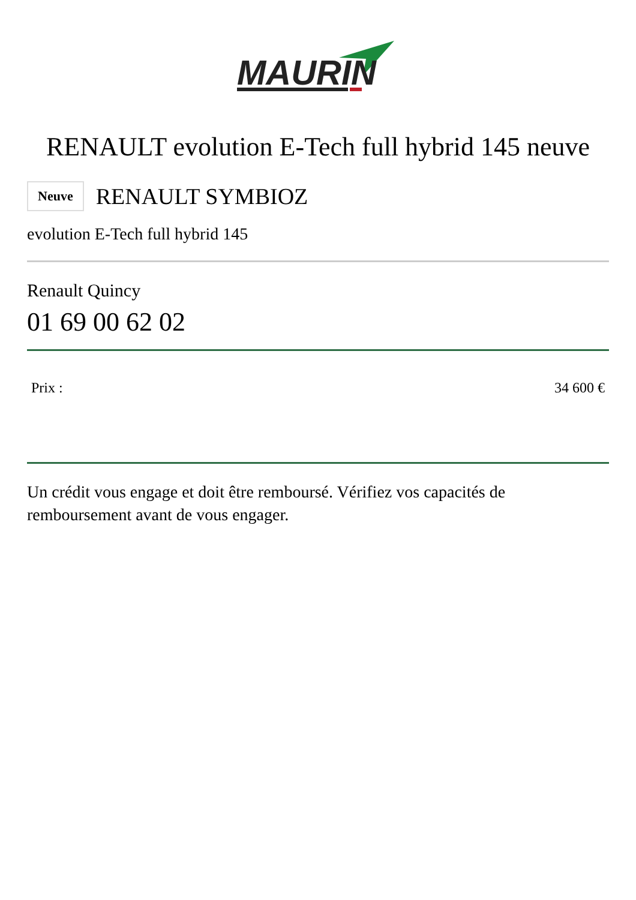MAURIN
RENAULT evolution E-Tech full hybrid 145 neuve
Neuve RENAULT SYMBIOZ
evolution E-Tech full hybrid 145
Renault Quincy
01 69 00 62 02
Prix : 34 600 €
Un crédit vous engage et doit être remboursé. Vérifiez vos capacités de remboursement avant de vous engager.